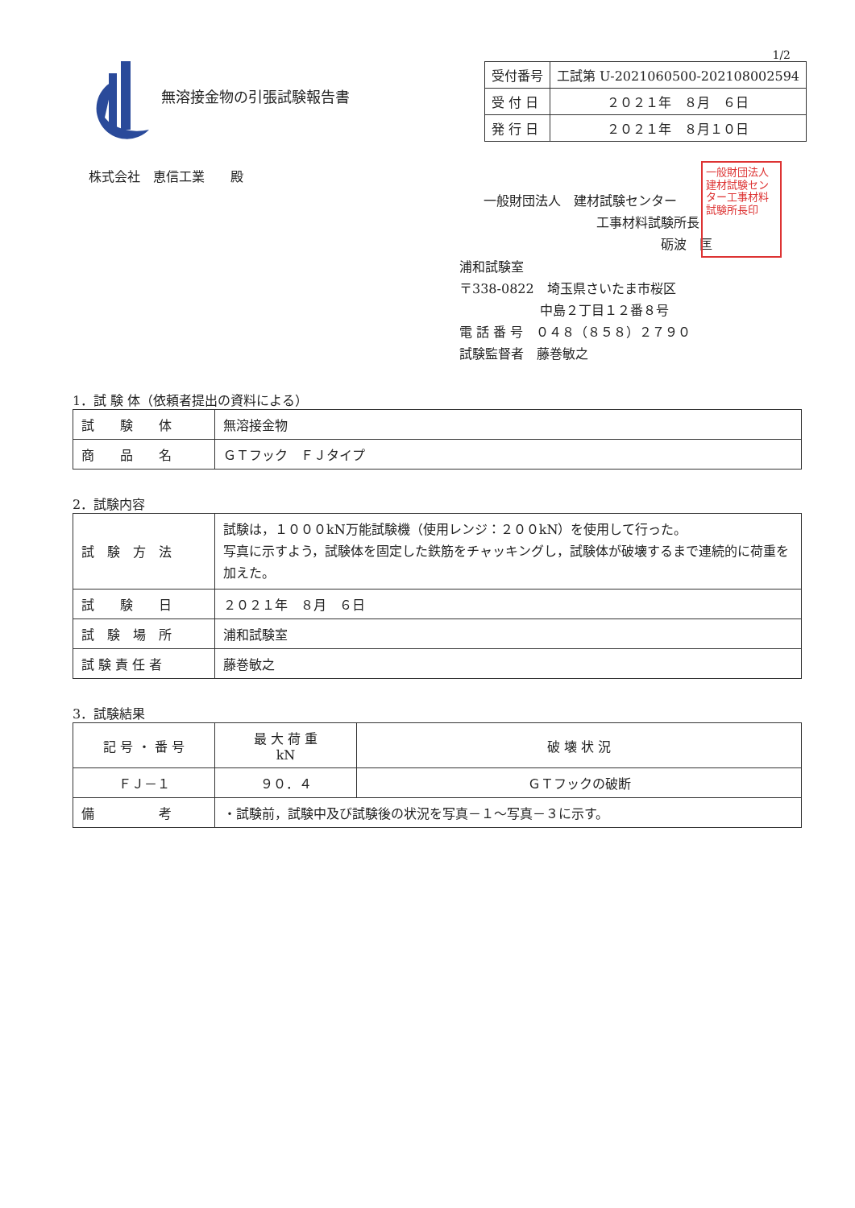1/2
無溶接金物の引張試験報告書
| 受付番号 | 工試第 U-2021060500-202108002594 |
| 受 付 日 | ２０２１年 ８月 ６日 |
| 発 行 日 | ２０２１年 ８月１０日 |
株式会社　恵信工業　　殿
一般財団法人　建材試験センター
工事材料試験所長
砺波　匡
浦和試験室
〒338-0822　埼玉県さいたま市桜区
中島２丁目１２番８号
電 話 番 号　０４８（８５８）２７９０
試験監督者　藤巻敏之
一般財団法人建材試験センター工事材料試験所長印
1．試 験 体（依頼者提出の資料による）
| 試 験 体 | 無溶接金物 |
| 商 品 名 | ＧＴフック ＦＪタイプ |
2．試験内容
| 試 験 方 法 | 試験は，１０００kN万能試験機（使用レンジ：２００kN）を使用して行った。 写真に示すよう，試験体を固定した鉄筋をチャッキングし，試験体が破壊するまで連続的に荷重を加えた。 |
| 試 験 日 | ２０２１年 ８月 ６日 |
| 試 験 場 所 | 浦和試験室 |
| 試 験 責 任 者 | 藤巻敏之 |
3．試験結果
| 記 号 ・ 番 号 | 最 大 荷 重 kN | 破 壊 状 況 |
| --- | --- | --- |
| ＦＪ－１ | ９０．４ | ＧＴフックの破断 |
| 備 考 | ・試験前，試験中及び試験後の状況を写真－１～写真－３に示す。 | |